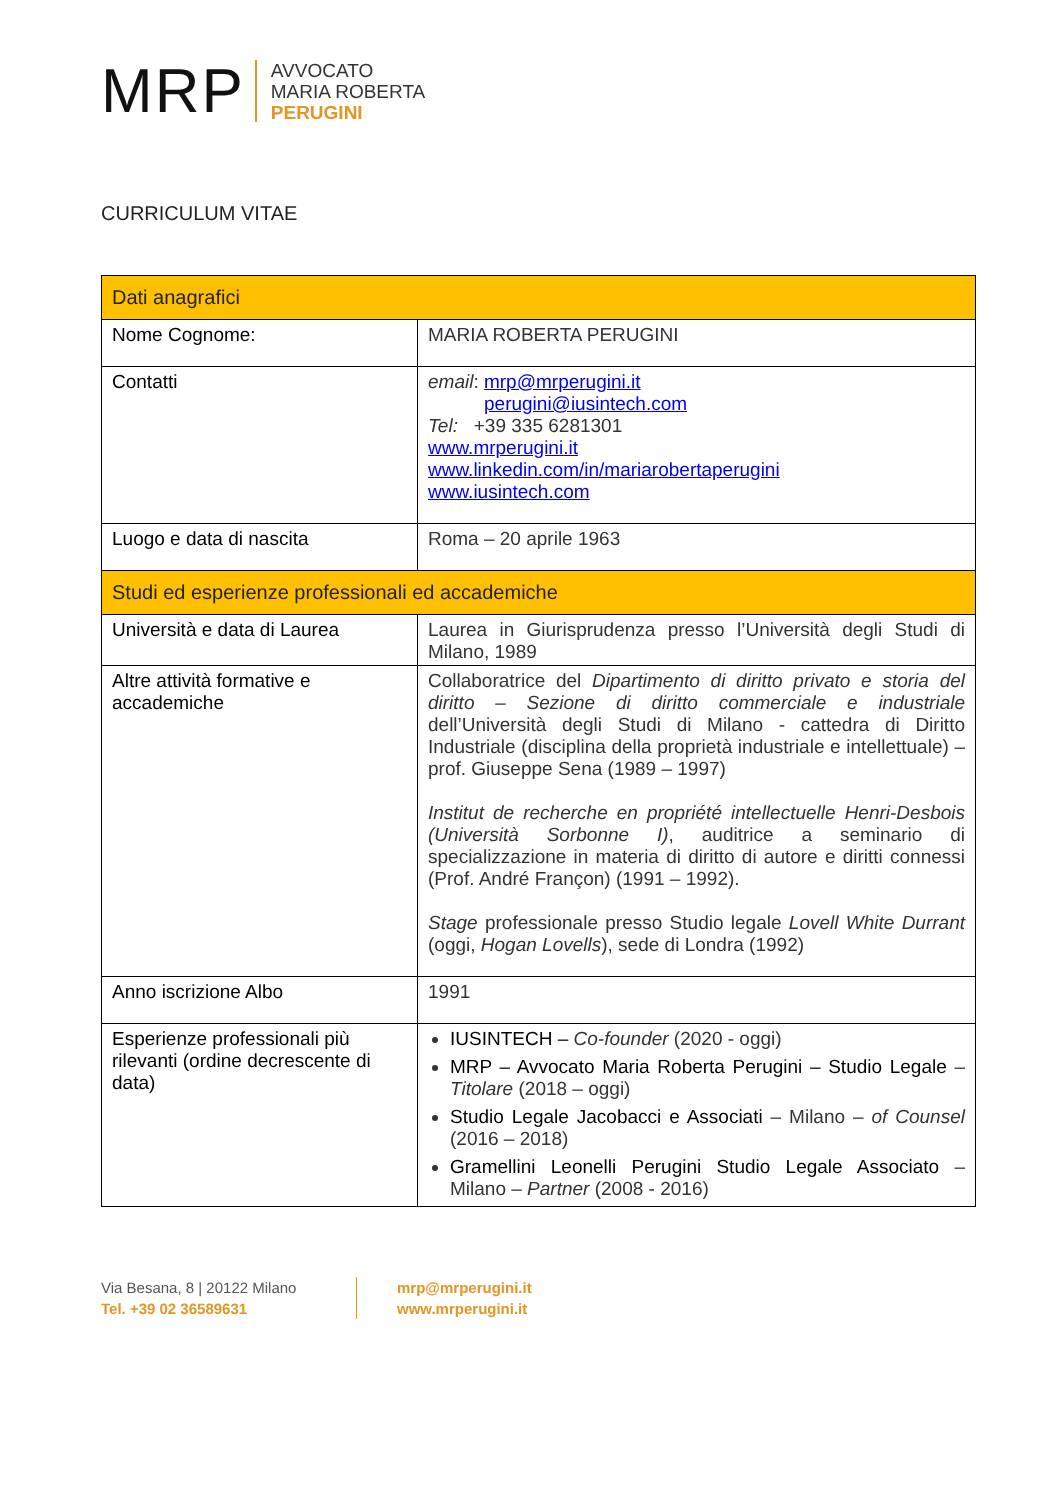MRP
AVVOCATO
MARIA ROBERTA
PERUGINI
CURRICULUM VITAE
| Dati anagrafici | |
| --- | --- |
| Nome Cognome: | MARIA ROBERTA PERUGINI |
| Contatti | email : mrp@mrperugini.it perugini@iusintech.com Tel: +39 335 6281301 www.mrperugini.it www.linkedin.com/in/mariarobertaperugini www.iusintech.com |
| Luogo e data di nascita | Roma – 20 aprile 1963 |
| Studi ed esperienze professionali ed accademiche | |
| Università e data di Laurea | Laurea in Giurisprudenza presso l’Università degli Studi di Milano, 1989 |
| Altre attività formative e accademiche | Collaboratrice del Dipartimento di diritto privato e storia del diritto – Sezione di diritto commerciale e industriale dell’Università degli Studi di Milano - cattedra di Diritto Industriale (disciplina della proprietà industriale e intellettuale) – prof. Giuseppe Sena (1989 – 1997) Institut de recherche en propriété intellectuelle Henri-Desbois (Università Sorbonne I) , auditrice a seminario di specializzazione in materia di diritto di autore e diritti connessi (Prof. André Françon) (1991 – 1992). Stage professionale presso Studio legale Lovell White Durrant (oggi, Hogan Lovells ), sede di Londra (1992) |
| Anno iscrizione Albo | 1991 |
| Esperienze professionali più rilevanti (ordine decrescente di data) | IUSINTECH – Co-founder (2020 - oggi) MRP – Avvocato Maria Roberta Perugini – Studio Legale – Titolare (2018 – oggi) Studio Legale Jacobacci e Associati – Milano – of Counsel (2016 – 2018) Gramellini Leonelli Perugini Studio Legale Associato – Milano – Partner (2008 - 2016) |
Via Besana, 8 | 20122 Milano
Tel. +39 02 36589631
mrp@mrperugini.it
www.mrperugini.it